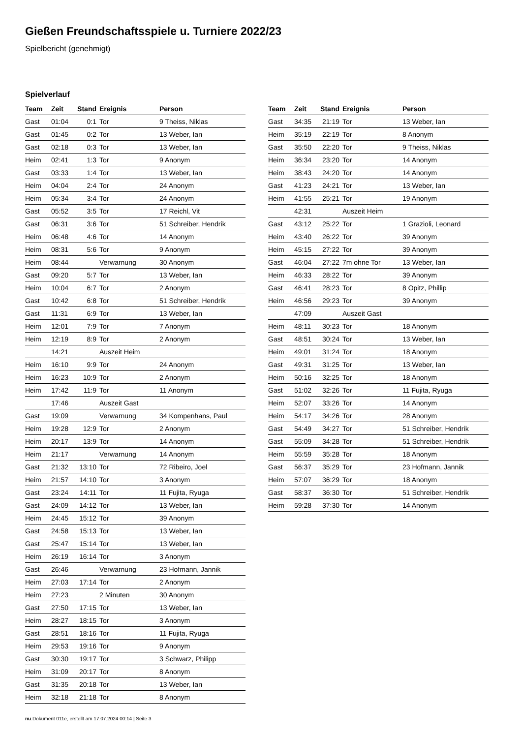Gießen Freundschaftsspiele u. Turniere 2022/23
Spielbericht (genehmigt)
Spielverlauf
| Team | Zeit | Stand | Ereignis | Person |
| --- | --- | --- | --- | --- |
| Gast | 01:04 | 0:1 | Tor | 9 Theiss, Niklas |
| Gast | 01:45 | 0:2 | Tor | 13 Weber, Ian |
| Gast | 02:18 | 0:3 | Tor | 13 Weber, Ian |
| Heim | 02:41 | 1:3 | Tor | 9 Anonym |
| Gast | 03:33 | 1:4 | Tor | 13 Weber, Ian |
| Heim | 04:04 | 2:4 | Tor | 24 Anonym |
| Heim | 05:34 | 3:4 | Tor | 24 Anonym |
| Gast | 05:52 | 3:5 | Tor | 17 Reichl, Vit |
| Gast | 06:31 | 3:6 | Tor | 51 Schreiber, Hendrik |
| Heim | 06:48 | 4:6 | Tor | 14 Anonym |
| Heim | 08:31 | 5:6 | Tor | 9 Anonym |
| Heim | 08:44 | | Verwarnung | 30 Anonym |
| Gast | 09:20 | 5:7 | Tor | 13 Weber, Ian |
| Heim | 10:04 | 6:7 | Tor | 2 Anonym |
| Gast | 10:42 | 6:8 | Tor | 51 Schreiber, Hendrik |
| Gast | 11:31 | 6:9 | Tor | 13 Weber, Ian |
| Heim | 12:01 | 7:9 | Tor | 7 Anonym |
| Heim | 12:19 | 8:9 | Tor | 2 Anonym |
| | 14:21 | | Auszeit Heim | |
| Heim | 16:10 | 9:9 | Tor | 24 Anonym |
| Heim | 16:23 | 10:9 | Tor | 2 Anonym |
| Heim | 17:42 | 11:9 | Tor | 11 Anonym |
| | 17:46 | | Auszeit Gast | |
| Gast | 19:09 | | Verwarnung | 34 Kompenhans, Paul |
| Heim | 19:28 | 12:9 | Tor | 2 Anonym |
| Heim | 20:17 | 13:9 | Tor | 14 Anonym |
| Heim | 21:17 | | Verwarnung | 14 Anonym |
| Gast | 21:32 | 13:10 | Tor | 72 Ribeiro, Joel |
| Heim | 21:57 | 14:10 | Tor | 3 Anonym |
| Gast | 23:24 | 14:11 | Tor | 11 Fujita, Ryuga |
| Gast | 24:09 | 14:12 | Tor | 13 Weber, Ian |
| Heim | 24:45 | 15:12 | Tor | 39 Anonym |
| Gast | 24:58 | 15:13 | Tor | 13 Weber, Ian |
| Gast | 25:47 | 15:14 | Tor | 13 Weber, Ian |
| Heim | 26:19 | 16:14 | Tor | 3 Anonym |
| Gast | 26:46 | | Verwarnung | 23 Hofmann, Jannik |
| Heim | 27:03 | 17:14 | Tor | 2 Anonym |
| Heim | 27:23 | | 2 Minuten | 30 Anonym |
| Gast | 27:50 | 17:15 | Tor | 13 Weber, Ian |
| Heim | 28:27 | 18:15 | Tor | 3 Anonym |
| Gast | 28:51 | 18:16 | Tor | 11 Fujita, Ryuga |
| Heim | 29:53 | 19:16 | Tor | 9 Anonym |
| Gast | 30:30 | 19:17 | Tor | 3 Schwarz, Philipp |
| Heim | 31:09 | 20:17 | Tor | 8 Anonym |
| Gast | 31:35 | 20:18 | Tor | 13 Weber, Ian |
| Heim | 32:18 | 21:18 | Tor | 8 Anonym |
| Team | Zeit | Stand | Ereignis | Person |
| --- | --- | --- | --- | --- |
| Gast | 34:35 | 21:19 | Tor | 13 Weber, Ian |
| Heim | 35:19 | 22:19 | Tor | 8 Anonym |
| Gast | 35:50 | 22:20 | Tor | 9 Theiss, Niklas |
| Heim | 36:34 | 23:20 | Tor | 14 Anonym |
| Heim | 38:43 | 24:20 | Tor | 14 Anonym |
| Gast | 41:23 | 24:21 | Tor | 13 Weber, Ian |
| Heim | 41:55 | 25:21 | Tor | 19 Anonym |
| | 42:31 | | Auszeit Heim | |
| Gast | 43:12 | 25:22 | Tor | 1 Grazioli, Leonard |
| Heim | 43:40 | 26:22 | Tor | 39 Anonym |
| Heim | 45:15 | 27:22 | Tor | 39 Anonym |
| Gast | 46:04 | 27:22 | 7m ohne Tor | 13 Weber, Ian |
| Heim | 46:33 | 28:22 | Tor | 39 Anonym |
| Gast | 46:41 | 28:23 | Tor | 8 Opitz, Phillip |
| Heim | 46:56 | 29:23 | Tor | 39 Anonym |
| | 47:09 | | Auszeit Gast | |
| Heim | 48:11 | 30:23 | Tor | 18 Anonym |
| Gast | 48:51 | 30:24 | Tor | 13 Weber, Ian |
| Heim | 49:01 | 31:24 | Tor | 18 Anonym |
| Gast | 49:31 | 31:25 | Tor | 13 Weber, Ian |
| Heim | 50:16 | 32:25 | Tor | 18 Anonym |
| Gast | 51:02 | 32:26 | Tor | 11 Fujita, Ryuga |
| Heim | 52:07 | 33:26 | Tor | 14 Anonym |
| Heim | 54:17 | 34:26 | Tor | 28 Anonym |
| Gast | 54:49 | 34:27 | Tor | 51 Schreiber, Hendrik |
| Gast | 55:09 | 34:28 | Tor | 51 Schreiber, Hendrik |
| Heim | 55:59 | 35:28 | Tor | 18 Anonym |
| Gast | 56:37 | 35:29 | Tor | 23 Hofmann, Jannik |
| Heim | 57:07 | 36:29 | Tor | 18 Anonym |
| Gast | 58:37 | 36:30 | Tor | 51 Schreiber, Hendrik |
| Heim | 59:28 | 37:30 | Tor | 14 Anonym |
nu.Dokument 011e, erstellt am 17.07.2024 00:14 | Seite 3